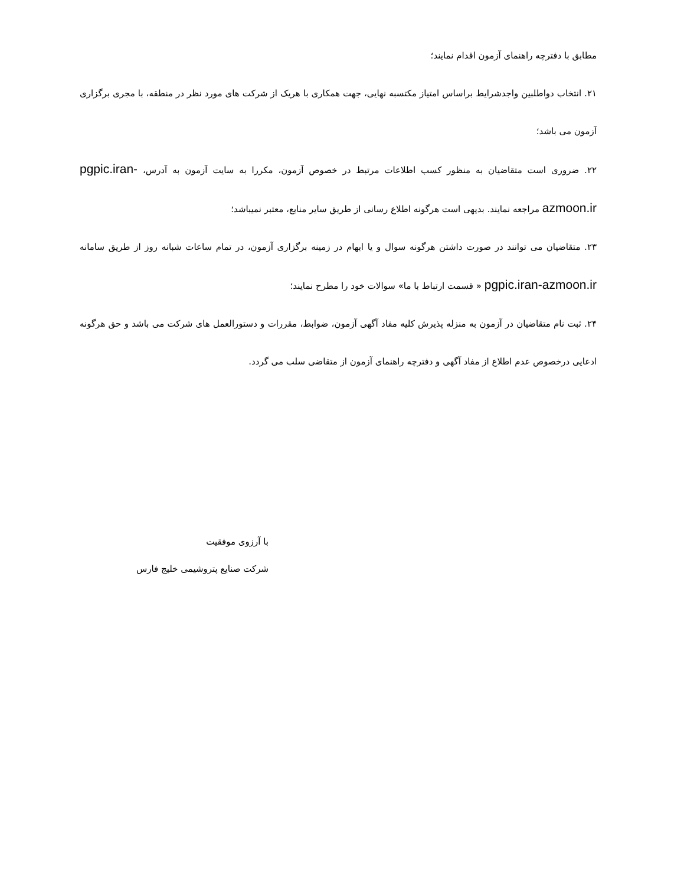مطابق با دفترچه راهنمای آزمون اقدام نمایند؛
۲۱. انتخاب دواطلبین واجدشرایط براساس امتیاز مکتسبه نهایی، جهت همکاری با هریک از شرکت های مورد نظر در منطقه، با مجری برگزاری آزمون می باشد؛
۲۲. ضروری است متقاضیان به منظور کسب اطلاعات مرتبط در خصوص آزمون، مکررا به سایت آزمون به آدرس، pgpic.iran-azmoon.ir مراجعه نمایند. بدیهی است هرگونه اطلاع رسانی از طریق سایر منابع، معتبر نمیباشد؛
۲۳. متقاضیان می توانند در صورت داشتن هرگونه سوال و یا ابهام در زمینه برگزاری آزمون، در تمام ساعات شبانه روز از طریق سامانه pgpic.iran-azmoon.ir « قسمت ارتباط با ما» سوالات خود را مطرح نمایند؛
۲۴. ثبت نام متقاضیان در آزمون به منزله پذیرش کلیه مفاد آگهی آزمون، ضوابط، مقررات و دستورالعمل های شرکت می باشد و حق هرگونه ادعایی درخصوص عدم اطلاع از مفاد آگهی و دفترچه راهنمای آزمون از متقاضی سلب می گردد.
با آرزوی موفقیت
شرکت صنایع پتروشیمی خلیج فارس